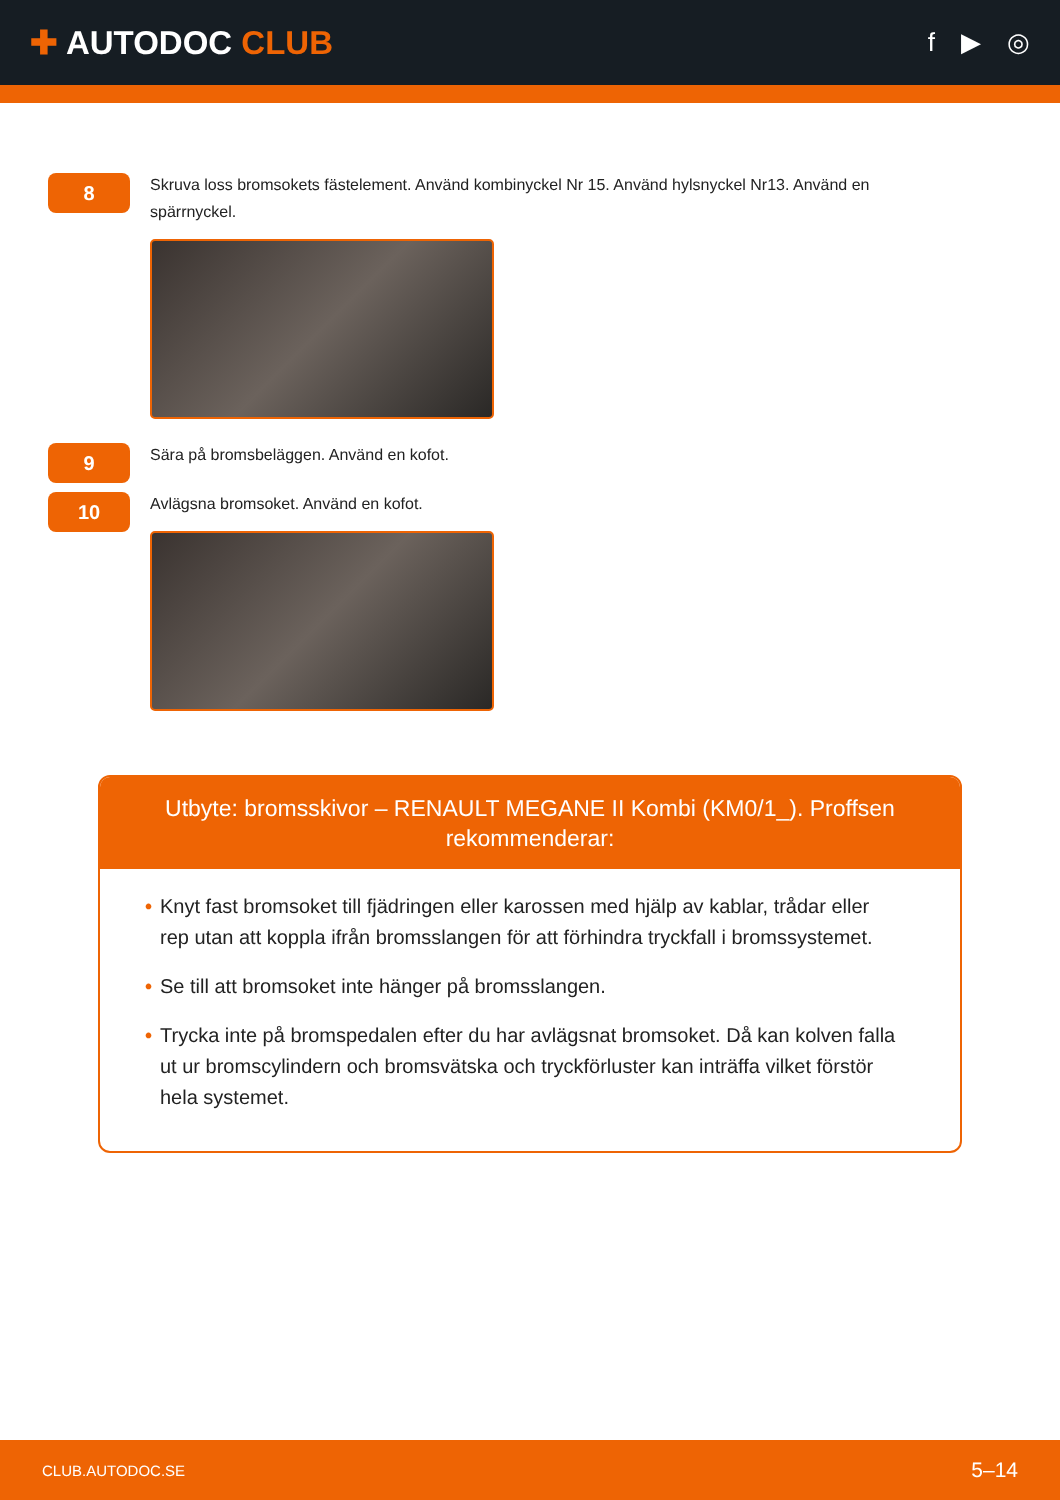✚ AUTODOC CLUB
f ▶ ◎
8
Skruva loss bromsokets fästelement. Använd kombinyckel Nr 15. Använd hylsnyckel Nr13. Använd en spärrnyckel.
9
Sära på bromsbeläggen. Använd en kofot.
10
Avlägsna bromsoket. Använd en kofot.
Utbyte: bromsskivor – RENAULT MEGANE II Kombi (KM0/1_). Proffsen rekommenderar:
• Knyt fast bromsoket till fjädringen eller karossen med hjälp av kablar, trådar eller rep utan att koppla ifrån bromsslangen för att förhindra tryckfall i bromssystemet.
• Se till att bromsoket inte hänger på bromsslangen.
• Trycka inte på bromspedalen efter du har avlägsnat bromsoket. Då kan kolven falla ut ur bromscylindern och bromsvätska och tryckförluster kan inträffa vilket förstör hela systemet.
CLUB.AUTODOC.SE 5–14